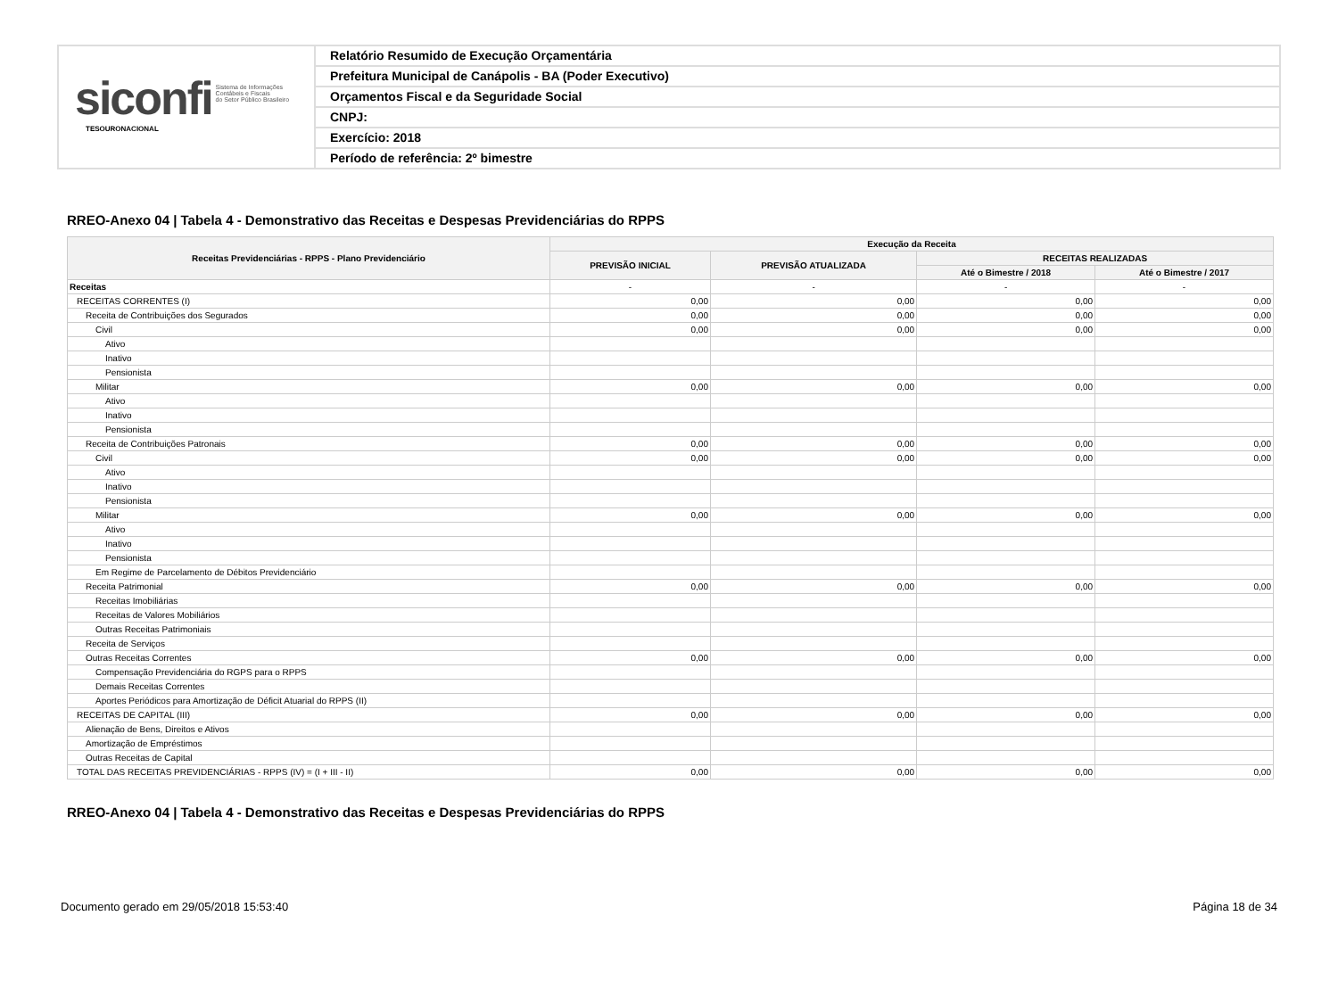siconfi Sistema de Informações
Contábeis e Fiscais
do Setor Público Brasileiro
TESOURONACIONAL
Relatório Resumido de Execução Orçamentária
Prefeitura Municipal de Canápolis - BA (Poder Executivo)
Orçamentos Fiscal e da Seguridade Social
CNPJ:
Exercício: 2018
Período de referência: 2º bimestre
RREO-Anexo 04 | Tabela 4 - Demonstrativo das Receitas e Despesas Previdenciárias do RPPS
| Receitas Previdenciárias - RPPS - Plano Previdenciário | Execução da Receita | | | |
| --- | --- | --- | --- | --- |
| | PREVISÃO INICIAL | PREVISÃO ATUALIZADA | RECEITAS REALIZADAS | |
| | | | Até o Bimestre / 2018 | Até o Bimestre / 2017 |
| Receitas | - | - | - | - |
| RECEITAS CORRENTES (I) | 0,00 | 0,00 | 0,00 | 0,00 |
| Receita de Contribuições dos Segurados | 0,00 | 0,00 | 0,00 | 0,00 |
| Civil | 0,00 | 0,00 | 0,00 | 0,00 |
| Ativo | | | | |
| Inativo | | | | |
| Pensionista | | | | |
| Militar | 0,00 | 0,00 | 0,00 | 0,00 |
| Ativo | | | | |
| Inativo | | | | |
| Pensionista | | | | |
| Receita de Contribuições Patronais | 0,00 | 0,00 | 0,00 | 0,00 |
| Civil | 0,00 | 0,00 | 0,00 | 0,00 |
| Ativo | | | | |
| Inativo | | | | |
| Pensionista | | | | |
| Militar | 0,00 | 0,00 | 0,00 | 0,00 |
| Ativo | | | | |
| Inativo | | | | |
| Pensionista | | | | |
| Em Regime de Parcelamento de Débitos Previdenciário | | | | |
| Receita Patrimonial | 0,00 | 0,00 | 0,00 | 0,00 |
| Receitas Imobiliárias | | | | |
| Receitas de Valores Mobiliários | | | | |
| Outras Receitas Patrimoniais | | | | |
| Receita de Serviços | | | | |
| Outras Receitas Correntes | 0,00 | 0,00 | 0,00 | 0,00 |
| Compensação Previdenciária do RGPS para o RPPS | | | | |
| Demais Receitas Correntes | | | | |
| Aportes Periódicos para Amortização de Déficit Atuarial do RPPS (II) | | | | |
| RECEITAS DE CAPITAL (III) | 0,00 | 0,00 | 0,00 | 0,00 |
| Alienação de Bens, Direitos e Ativos | | | | |
| Amortização de Empréstimos | | | | |
| Outras Receitas de Capital | | | | |
| TOTAL DAS RECEITAS PREVIDENCIÁRIAS - RPPS (IV) = (I + III - II) | 0,00 | 0,00 | 0,00 | 0,00 |
RREO-Anexo 04 | Tabela 4 - Demonstrativo das Receitas e Despesas Previdenciárias do RPPS
Documento gerado em 29/05/2018 15:53:40 Página 18 de 34